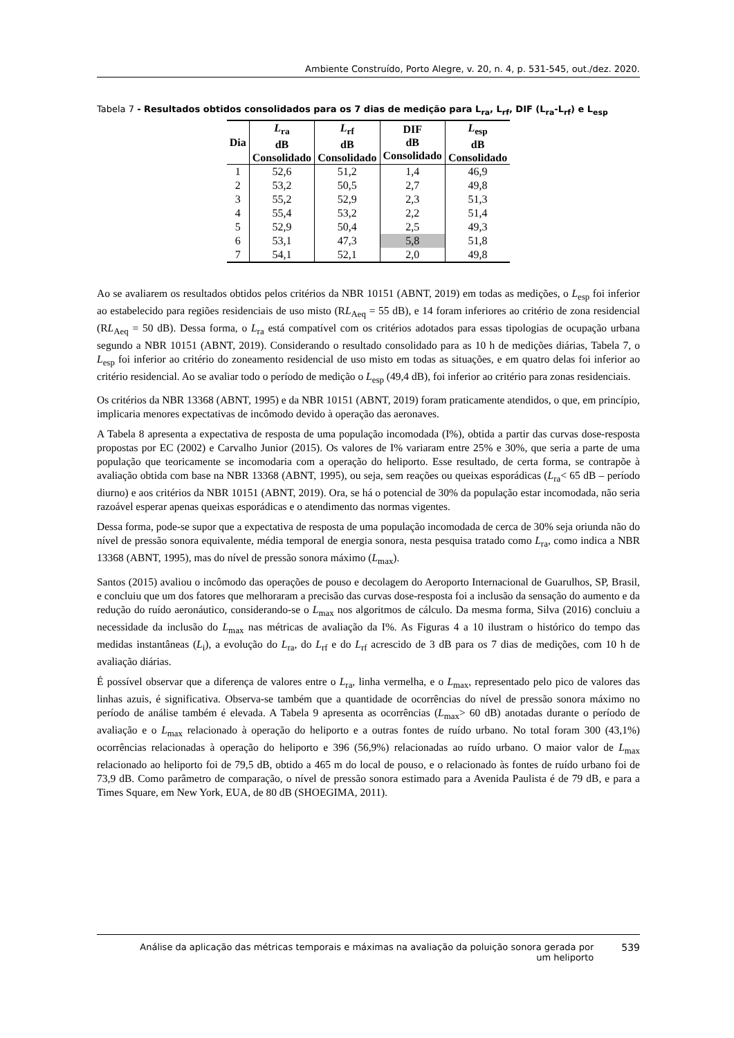Ambiente Construído, Porto Alegre, v. 20, n. 4, p. 531-545, out./dez. 2020.
Tabela 7 - Resultados obtidos consolidados para os 7 dias de medição para L<sub>ra</sub>, L<sub>rf</sub>, DIF (L<sub>ra</sub>-L<sub>rf</sub>) e L<sub>esp</sub>
| Dia | L<sub>ra</sub> dB Consolidado | L<sub>rf</sub> dB Consolidado | DIF dB Consolidado | L<sub>esp</sub> dB Consolidado |
| --- | --- | --- | --- | --- |
| 1 | 52,6 | 51,2 | 1,4 | 46,9 |
| 2 | 53,2 | 50,5 | 2,7 | 49,8 |
| 3 | 55,2 | 52,9 | 2,3 | 51,3 |
| 4 | 55,4 | 53,2 | 2,2 | 51,4 |
| 5 | 52,9 | 50,4 | 2,5 | 49,3 |
| 6 | 53,1 | 47,3 | 5,8 | 51,8 |
| 7 | 54,1 | 52,1 | 2,0 | 49,8 |
Ao se avaliarem os resultados obtidos pelos critérios da NBR 10151 (ABNT, 2019) em todas as medições, o L<sub>esp</sub> foi inferior ao estabelecido para regiões residenciais de uso misto (RL<sub>Aeq</sub> = 55 dB), e 14 foram inferiores ao critério de zona residencial (RL<sub>Aeq</sub> = 50 dB). Dessa forma, o L<sub>ra</sub> está compatível com os critérios adotados para essas tipologias de ocupação urbana segundo a NBR 10151 (ABNT, 2019). Considerando o resultado consolidado para as 10 h de medições diárias, Tabela 7, o L<sub>esp</sub> foi inferior ao critério do zoneamento residencial de uso misto em todas as situações, e em quatro delas foi inferior ao critério residencial. Ao se avaliar todo o período de medição o L<sub>esp</sub> (49,4 dB), foi inferior ao critério para zonas residenciais.
Os critérios da NBR 13368 (ABNT, 1995) e da NBR 10151 (ABNT, 2019) foram praticamente atendidos, o que, em princípio, implicaria menores expectativas de incômodo devido à operação das aeronaves.
A Tabela 8 apresenta a expectativa de resposta de uma população incomodada (I%), obtida a partir das curvas dose-resposta propostas por EC (2002) e Carvalho Junior (2015). Os valores de I% variaram entre 25% e 30%, que seria a parte de uma população que teoricamente se incomodaria com a operação do heliporto. Esse resultado, de certa forma, se contrapõe à avaliação obtida com base na NBR 13368 (ABNT, 1995), ou seja, sem reações ou queixas esporádicas (L<sub>ra</sub>< 65 dB – período diurno) e aos critérios da NBR 10151 (ABNT, 2019). Ora, se há o potencial de 30% da população estar incomodada, não seria razoável esperar apenas queixas esporádicas e o atendimento das normas vigentes.
Dessa forma, pode-se supor que a expectativa de resposta de uma população incomodada de cerca de 30% seja oriunda não do nível de pressão sonora equivalente, média temporal de energia sonora, nesta pesquisa tratado como L<sub>ra</sub>, como indica a NBR 13368 (ABNT, 1995), mas do nível de pressão sonora máximo (L<sub>max</sub>).
Santos (2015) avaliou o incômodo das operações de pouso e decolagem do Aeroporto Internacional de Guarulhos, SP, Brasil, e concluiu que um dos fatores que melhoraram a precisão das curvas dose-resposta foi a inclusão da sensação do aumento e da redução do ruído aeronáutico, considerando-se o L<sub>max</sub> nos algoritmos de cálculo. Da mesma forma, Silva (2016) concluiu a necessidade da inclusão do L<sub>max</sub> nas métricas de avaliação da I%. As Figuras 4 a 10 ilustram o histórico do tempo das medidas instantâneas (L<sub>i</sub>), a evolução do L<sub>ra</sub>, do L<sub>rf</sub> e do L<sub>rf</sub> acrescido de 3 dB para os 7 dias de medições, com 10 h de avaliação diárias.
É possível observar que a diferença de valores entre o L<sub>ra</sub>, linha vermelha, e o L<sub>max</sub>, representado pelo pico de valores das linhas azuis, é significativa. Observa-se também que a quantidade de ocorrências do nível de pressão sonora máximo no período de análise também é elevada. A Tabela 9 apresenta as ocorrências (L<sub>max</sub>> 60 dB) anotadas durante o período de avaliação e o L<sub>max</sub> relacionado à operação do heliporto e a outras fontes de ruído urbano. No total foram 300 (43,1%) ocorrências relacionadas à operação do heliporto e 396 (56,9%) relacionadas ao ruído urbano. O maior valor de L<sub>max</sub> relacionado ao heliporto foi de 79,5 dB, obtido a 465 m do local de pouso, e o relacionado às fontes de ruído urbano foi de 73,9 dB. Como parâmetro de comparação, o nível de pressão sonora estimado para a Avenida Paulista é de 79 dB, e para a Times Square, em New York, EUA, de 80 dB (SHOEGIMA, 2011).
Análise da aplicação das métricas temporais e máximas na avaliação da poluição sonora gerada por um heliporto
539